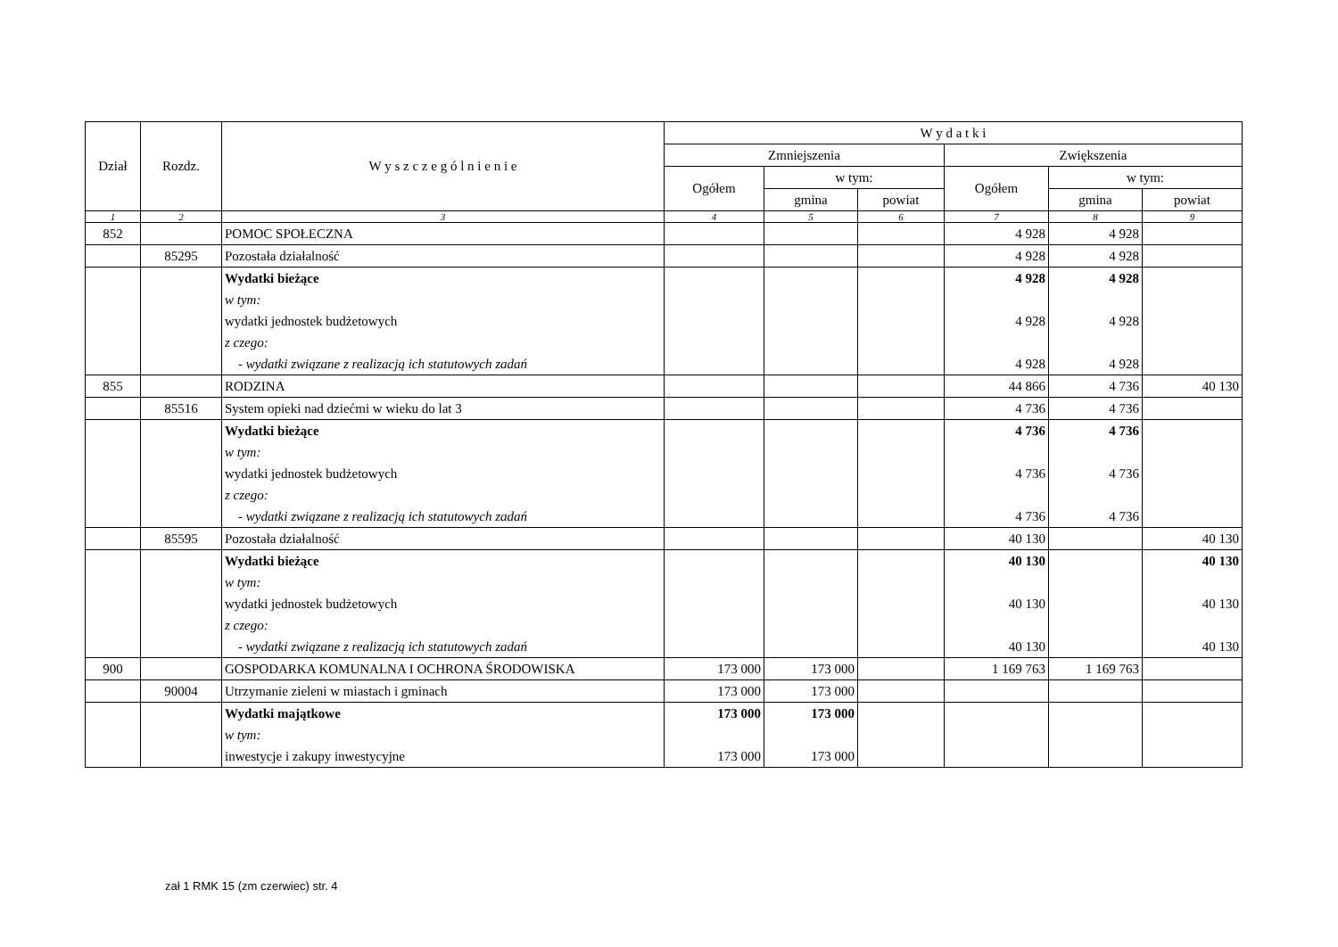| Dział | Rozdz. | W y s z c z e g ó l n i e n i e | W y d a t k i | | | | | |
| --- | --- | --- | --- | --- | --- | --- | --- | --- |
| | | | Zmniejszenia | | | Zwiększenia | | |
| | | | Ogółem | w tym: | | Ogółem | w tym: | |
| | | | | gmina | powiat | | gmina | powiat |
| 1 | 2 | 3 | 4 | 5 | 6 | 7 | 8 | 9 |
| 852 | | POMOC SPOŁECZNA | | | | 4 928 | 4 928 | |
| | 85295 | Pozostała działalność | | | | 4 928 | 4 928 | |
| | | Wydatki bieżące | | | | 4 928 | 4 928 | |
| | | w tym: | | | | | | |
| | | wydatki jednostek budżetowych | | | | 4 928 | 4 928 | |
| | | z czego: | | | | | | |
| | | - wydatki związane z realizacją ich statutowych zadań | | | | 4 928 | 4 928 | |
| 855 | | RODZINA | | | | 44 866 | 4 736 | 40 130 |
| | 85516 | System opieki nad dziećmi w wieku do lat 3 | | | | 4 736 | 4 736 | |
| | | Wydatki bieżące | | | | 4 736 | 4 736 | |
| | | w tym: | | | | | | |
| | | wydatki jednostek budżetowych | | | | 4 736 | 4 736 | |
| | | z czego: | | | | | | |
| | | - wydatki związane z realizacją ich statutowych zadań | | | | 4 736 | 4 736 | |
| | 85595 | Pozostała działalność | | | | 40 130 | | 40 130 |
| | | Wydatki bieżące | | | | 40 130 | | 40 130 |
| | | w tym: | | | | | | |
| | | wydatki jednostek budżetowych | | | | 40 130 | | 40 130 |
| | | z czego: | | | | | | |
| | | - wydatki związane z realizacją ich statutowych zadań | | | | 40 130 | | 40 130 |
| 900 | | GOSPODARKA KOMUNALNA I OCHRONA ŚRODOWISKA | 173 000 | 173 000 | | 1 169 763 | 1 169 763 | |
| | 90004 | Utrzymanie zieleni w miastach i gminach | 173 000 | 173 000 | | | | |
| | | Wydatki majątkowe | 173 000 | 173 000 | | | | |
| | | w tym: | | | | | | |
| | | inwestycje i zakupy inwestycyjne | 173 000 | 173 000 | | | | |
zał 1 RMK 15 (zm czerwiec) str. 4